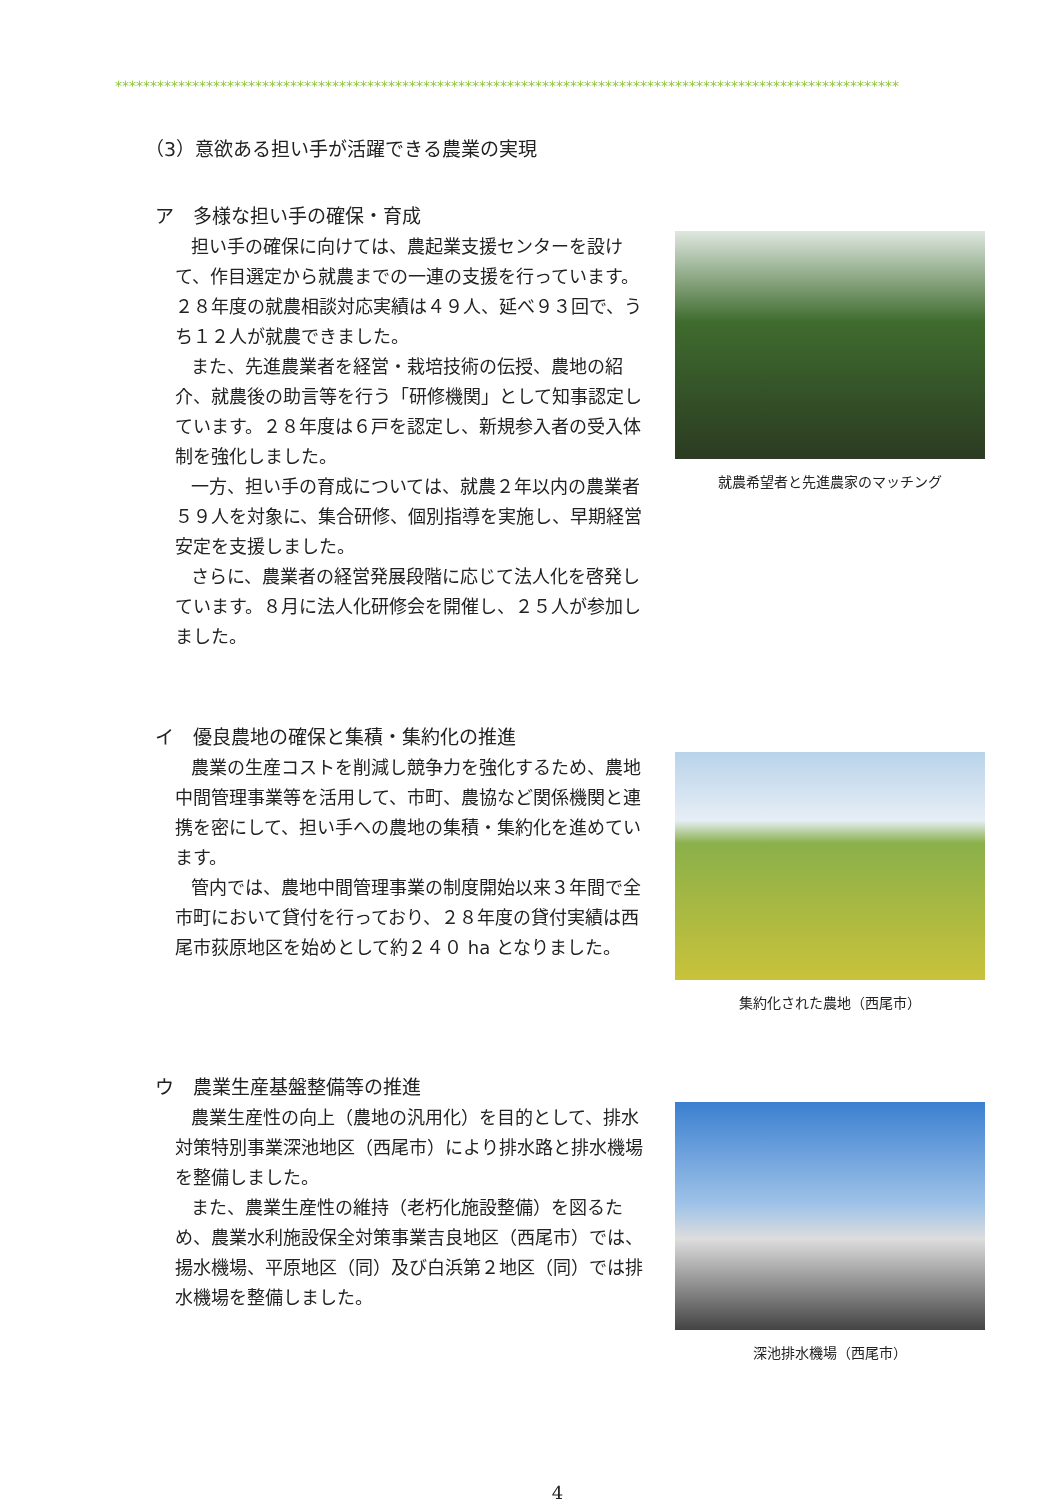****************************************************************************************************************
（3）意欲ある担い手が活躍できる農業の実現
ア　多様な担い手の確保・育成
担い手の確保に向けては、農起業支援センターを設けて、作目選定から就農までの一連の支援を行っています。２８年度の就農相談対応実績は４９人、延べ９３回で、うち１２人が就農できました。
また、先進農業者を経営・栽培技術の伝授、農地の紹介、就農後の助言等を行う「研修機関」として知事認定しています。２８年度は６戸を認定し、新規参入者の受入体制を強化しました。
一方、担い手の育成については、就農２年以内の農業者５９人を対象に、集合研修、個別指導を実施し、早期経営安定を支援しました。
さらに、農業者の経営発展段階に応じて法人化を啓発しています。８月に法人化研修会を開催し、２５人が参加しました。
就農希望者と先進農家のマッチング
イ　優良農地の確保と集積・集約化の推進
農業の生産コストを削減し競争力を強化するため、農地中間管理事業等を活用して、市町、農協など関係機関と連携を密にして、担い手への農地の集積・集約化を進めています。
管内では、農地中間管理事業の制度開始以来３年間で全市町において貸付を行っており、２８年度の貸付実績は西尾市荻原地区を始めとして約２４０ ha となりました。
集約化された農地（西尾市）
ウ　農業生産基盤整備等の推進
農業生産性の向上（農地の汎用化）を目的として、排水対策特別事業深池地区（西尾市）により排水路と排水機場を整備しました。
また、農業生産性の維持（老朽化施設整備）を図るため、農業水利施設保全対策事業吉良地区（西尾市）では、揚水機場、平原地区（同）及び白浜第２地区（同）では排水機場を整備しました。
深池排水機場（西尾市）
4